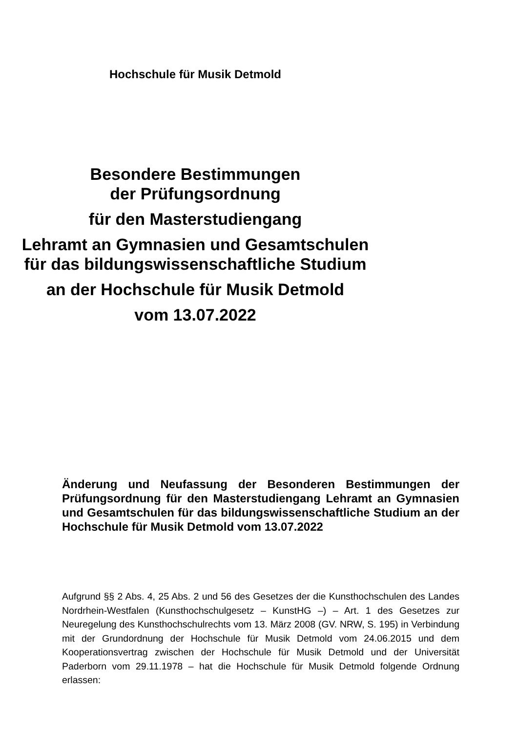Hochschule für Musik Detmold
Besondere Bestimmungen
der Prüfungsordnung
für den Masterstudiengang
Lehramt an Gymnasien und Gesamtschulen
für das bildungswissenschaftliche Studium
an der Hochschule für Musik Detmold
vom 13.07.2022
Änderung und Neufassung der Besonderen Bestimmungen der Prüfungsordnung für den Masterstudiengang Lehramt an Gymnasien und Gesamtschulen für das bildungswissenschaftliche Studium an der Hochschule für Musik Detmold vom 13.07.2022
Aufgrund §§ 2 Abs. 4, 25 Abs. 2 und 56 des Gesetzes der die Kunsthochschulen des Landes Nordrhein-Westfalen (Kunsthochschulgesetz – KunstHG –) – Art. 1 des Gesetzes zur Neuregelung des Kunsthochschulrechts vom 13. März 2008 (GV. NRW, S. 195) in Verbindung mit der Grundordnung der Hochschule für Musik Detmold vom 24.06.2015 und dem Kooperationsvertrag zwischen der Hochschule für Musik Detmold und der Universität Paderborn vom 29.11.1978 – hat die Hochschule für Musik Detmold folgende Ordnung erlassen: